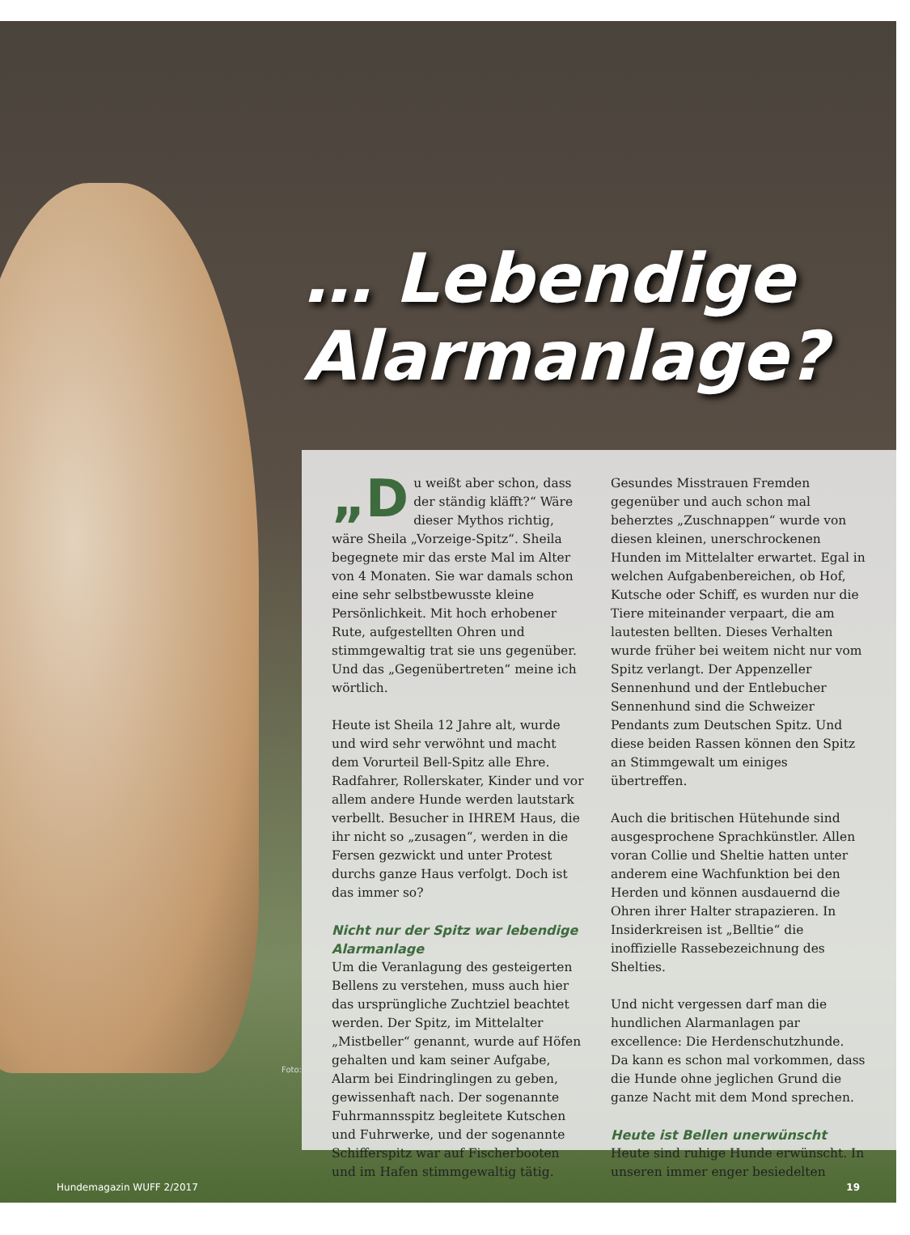… Lebendige
Alarmanlage?
„D u weißt aber schon, dass der ständig kläfft?“ Wäre dieser Mythos richtig, wäre Sheila „Vorzeige-Spitz“. Sheila begegnete mir das erste Mal im Alter von 4 Monaten. Sie war damals schon eine sehr selbstbewusste kleine Persönlichkeit. Mit hoch erhobener Rute, aufgestellten Ohren und stimmgewaltig trat sie uns gegenüber. Und das „Gegenübertreten“ meine ich wörtlich.
Heute ist Sheila 12 Jahre alt, wurde und wird sehr verwöhnt und macht dem Vorurteil Bell-Spitz alle Ehre. Radfahrer, Rollerskater, Kinder und vor allem andere Hunde werden lautstark verbellt. Besucher in IHREM Haus, die ihr nicht so „zusagen“, werden in die Fersen gezwickt und unter Protest durchs ganze Haus verfolgt. Doch ist das immer so?
Nicht nur der Spitz war lebendige Alarmanlage
Um die Veranlagung des gesteigerten Bellens zu verstehen, muss auch hier das ursprüngliche Zuchtziel beachtet werden. Der Spitz, im Mittelalter „Mistbeller“ genannt, wurde auf Höfen gehalten und kam seiner Aufgabe, Alarm bei Eindringlingen zu geben, gewissenhaft nach. Der sogenannte Fuhrmannsspitz begleitete Kutschen und Fuhrwerke, und der sogenannte Schifferspitz war auf Fischerbooten und im Hafen stimmgewaltig tätig.
Gesundes Misstrauen Fremden gegenüber und auch schon mal beherztes „Zuschnappen“ wurde von diesen kleinen, unerschrockenen Hunden im Mittelalter erwartet. Egal in welchen Aufgabenbereichen, ob Hof, Kutsche oder Schiff, es wurden nur die Tiere miteinander verpaart, die am lautesten bellten. Dieses Verhalten wurde früher bei weitem nicht nur vom Spitz verlangt. Der Appenzeller Sennenhund und der Entlebucher Sennenhund sind die Schweizer Pendants zum Deutschen Spitz. Und diese beiden Rassen können den Spitz an Stimmgewalt um einiges übertreffen.
Auch die britischen Hütehunde sind ausgesprochene Sprachkünstler. Allen voran Collie und Sheltie hatten unter anderem eine Wachfunktion bei den Herden und können ausdauernd die Ohren ihrer Halter strapazieren. In Insiderkreisen ist „Belltie“ die inoffizielle Rassebezeichnung des Shelties.
Und nicht vergessen darf man die hundlichen Alarmanlagen par excellence: Die Herdenschutzhunde. Da kann es schon mal vorkommen, dass die Hunde ohne jeglichen Grund die ganze Nacht mit dem Mond sprechen.
Heute ist Bellen unerwünscht
Heute sind ruhige Hunde erwünscht. In unseren immer enger besiedelten
Foto: otsphoto
Hundemagazin WUFF 2/2017 19